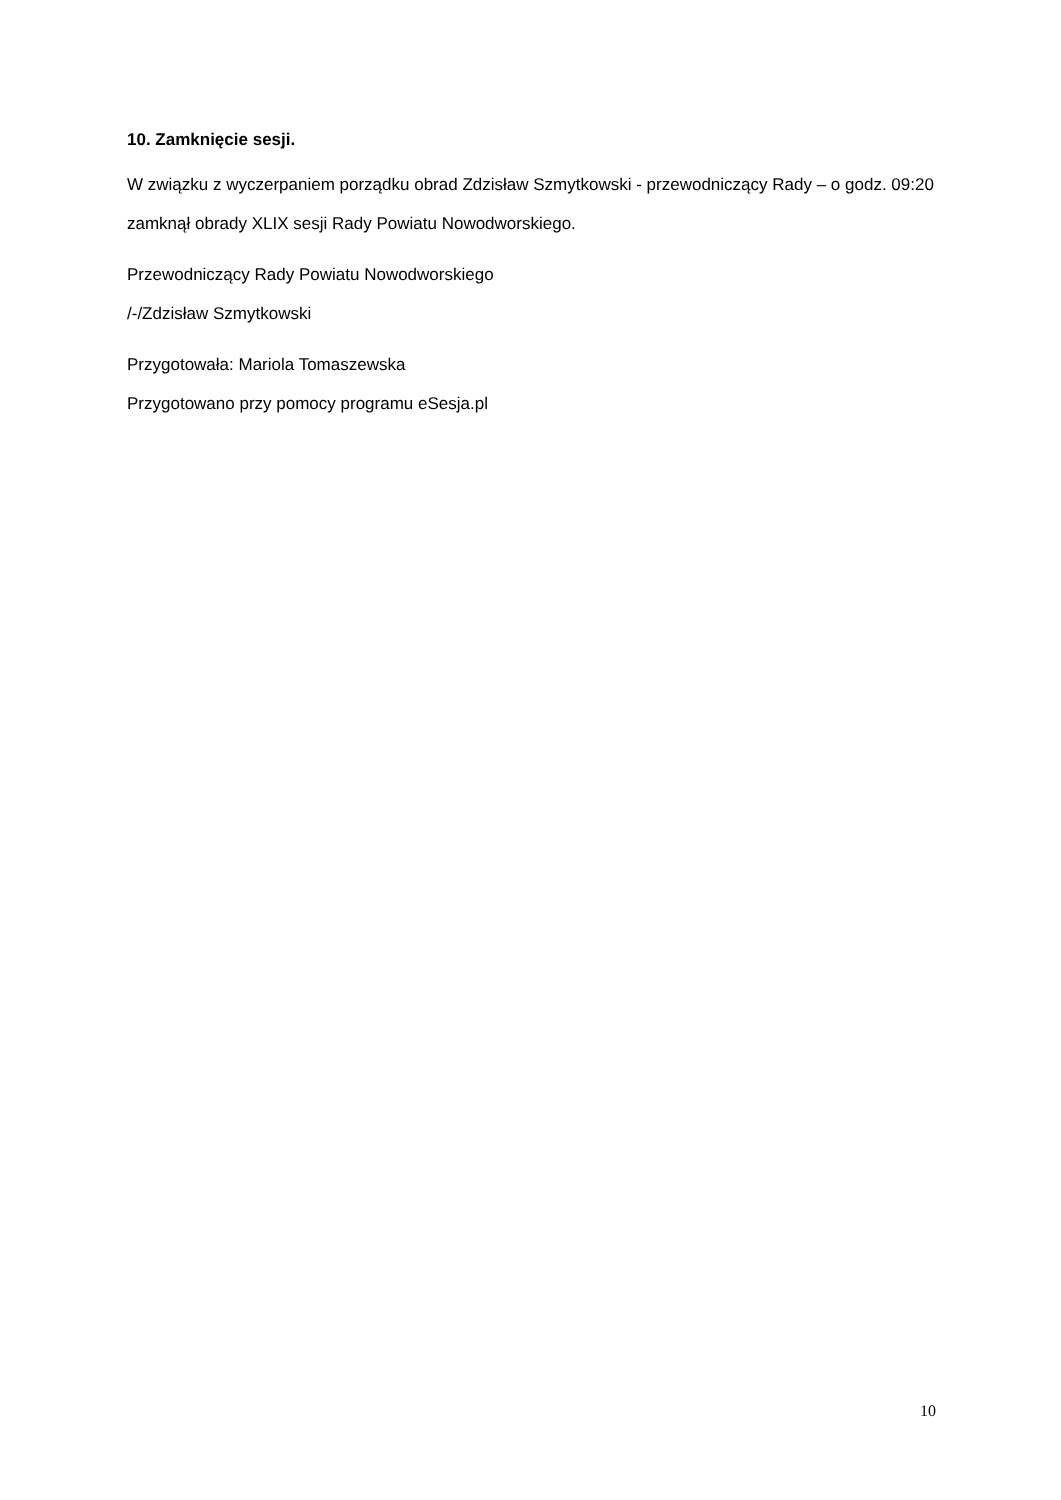10. Zamknięcie sesji.
W związku z wyczerpaniem porządku obrad Zdzisław Szmytkowski - przewodniczący Rady – o godz. 09:20 zamknął obrady XLIX sesji Rady Powiatu Nowodworskiego.
Przewodniczący Rady Powiatu Nowodworskiego
/-/Zdzisław Szmytkowski
Przygotowała: Mariola Tomaszewska
Przygotowano przy pomocy programu eSesja.pl
10